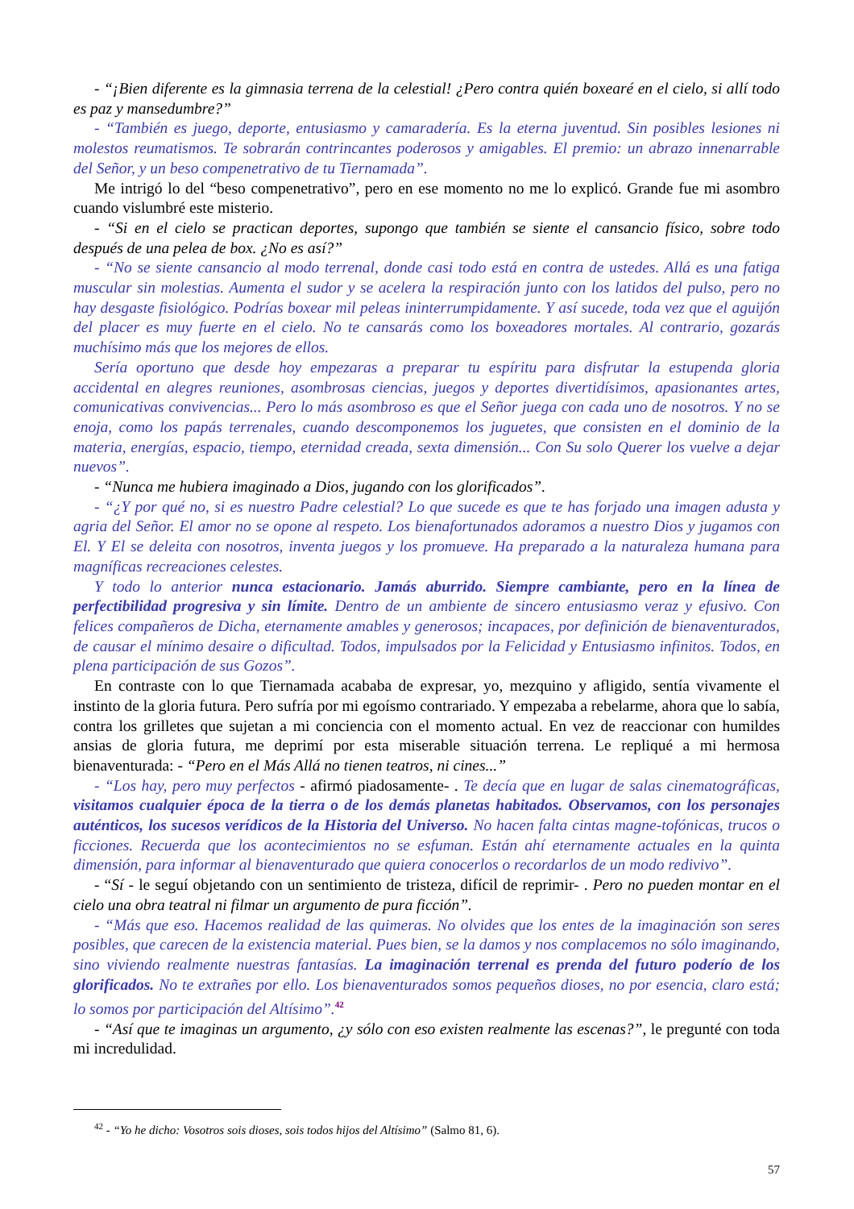- “¡Bien diferente es la gimnasia terrena de la celestial! ¿Pero contra quién boxearé en el cielo, si allí todo es paz y mansedumbre?”
- “También es juego, deporte, entusiasmo y camaradería. Es la eterna juventud. Sin posibles lesiones ni molestos reumatismos. Te sobrarán contrincantes poderosos y amigables. El premio: un abrazo innenarrable del Señor, y un beso compenetrativo de tu Tiernamada”.
Me intrigó lo del “beso compenetrativo”, pero en ese momento no me lo explicó. Grande fue mi asombro cuando vislumbré este misterio.
- “Si en el cielo se practican deportes, supongo que también se siente el cansancio físico, sobre todo después de una pelea de box. ¿No es así?”
- “No se siente cansancio al modo terrenal, donde casi todo está en contra de ustedes. Allá es una fatiga muscular sin molestias. Aumenta el sudor y se acelera la respiración junto con los latidos del pulso, pero no hay desgaste fisiológico. Podrías boxear mil peleas ininterrumpidamente. Y así sucede, toda vez que el aguijón del placer es muy fuerte en el cielo. No te cansarás como los boxeadores mortales. Al contrario, gozarás muchísimo más que los mejores de ellos.
Sería oportuno que desde hoy empezaras a preparar tu espíritu para disfrutar la estupenda gloria accidental en alegres reuniones, asombrosas ciencias, juegos y deportes divertidísimos, apasionantes artes, comunicativas convivencias... Pero lo más asombroso es que el Señor juega con cada uno de nosotros. Y no se enoja, como los papás terrenales, cuando descomponemos los juguetes, que consisten en el dominio de la materia, energías, espacio, tiempo, eternidad creada, sexta dimensión... Con Su solo Querer los vuelve a dejar nuevos”.
- “Nunca me hubiera imaginado a Dios, jugando con los glorificados”.
- “¿Y por qué no, si es nuestro Padre celestial? Lo que sucede es que te has forjado una imagen adusta y agria del Señor. El amor no se opone al respeto. Los bienafortunados adoramos a nuestro Dios y jugamos con El. Y El se deleita con nosotros, inventa juegos y los promueve. Ha preparado a la naturaleza humana para magníficas recreaciones celestes.
Y todo lo anterior nunca estacionario. Jamás aburrido. Siempre cambiante, pero en la línea de perfectibilidad progresiva y sin límite. Dentro de un ambiente de sincero entusiasmo veraz y efusivo. Con felices compañeros de Dicha, eternamente amables y generosos; incapaces, por definición de bienaventurados, de causar el mínimo desaire o dificultad. Todos, impulsados por la Felicidad y Entusiasmo infinitos. Todos, en plena participación de sus Gozos”.
En contraste con lo que Tiernamada acababa de expresar, yo, mezquino y afligido, sentía vivamente el instinto de la gloria futura. Pero sufría por mi egoísmo contrariado. Y empezaba a rebelarme, ahora que lo sabía, contra los grilletes que sujetan a mi conciencia con el momento actual. En vez de reaccionar con humildes ansias de gloria futura, me deprimí por esta miserable situación terrena. Le repliqué a mi hermosa bienaventurada: - “Pero en el Más Allá no tienen teatros, ni cines...”
- “Los hay, pero muy perfectos - afirmó piadosamente- . Te decía que en lugar de salas cinematográficas, visitamos cualquier época de la tierra o de los demás planetas habitados. Observamos, con los personajes auténticos, los sucesos verídicos de la Historia del Universo. No hacen falta cintas magne-tofónicas, trucos o ficciones. Recuerda que los acontecimientos no se esfuman. Están ahí eternamente actuales en la quinta dimensión, para informar al bienaventurado que quiera conocerlos o recordarlos de un modo redivivo”.
- “Sí - le seguí objetando con un sentimiento de tristeza, difícil de reprimir- . Pero no pueden montar en el cielo una obra teatral ni filmar un argumento de pura ficción”.
- “Más que eso. Hacemos realidad de las quimeras. No olvides que los entes de la imaginación son seres posibles, que carecen de la existencia material. Pues bien, se la damos y nos complacemos no sólo imaginando, sino viviendo realmente nuestras fantasías. La imaginación terrenal es prenda del futuro poderío de los glorificados. No te extrañes por ello. Los bienaventurados somos pequeños dioses, no por esencia, claro está; lo somos por participación del Altísimo”.<sup>42</sup>
- “Así que te imaginas un argumento, ¿y sólo con eso existen realmente las escenas?”, le pregunté con toda mi incredulidad.
<sup>42</sup> - “Yo he dicho: Vosotros sois dioses, sois todos hijos del Altísimo” (Salmo 81, 6).
57